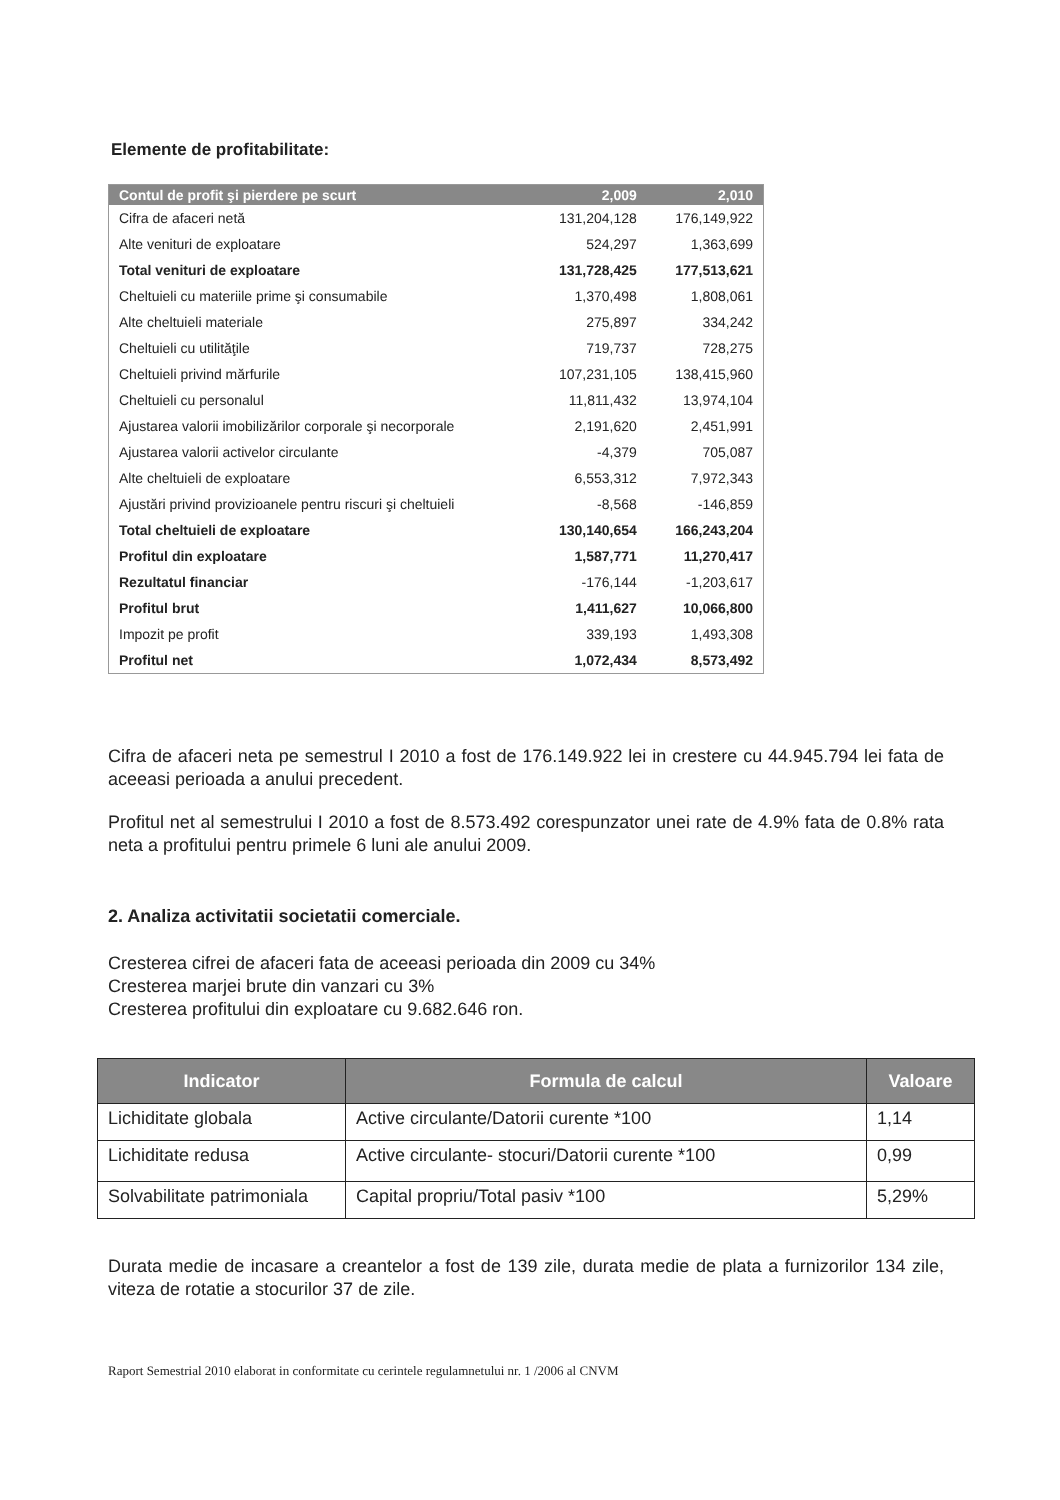Elemente de profitabilitate:
| Contul de profit şi pierdere pe scurt | 2,009 | 2,010 |
| --- | --- | --- |
| Cifra de afaceri netă | 131,204,128 | 176,149,922 |
| Alte venituri de exploatare | 524,297 | 1,363,699 |
| Total venituri de exploatare | 131,728,425 | 177,513,621 |
| Cheltuieli cu materiile prime şi consumabile | 1,370,498 | 1,808,061 |
| Alte cheltuieli materiale | 275,897 | 334,242 |
| Cheltuieli cu utilităţile | 719,737 | 728,275 |
| Cheltuieli privind mărfurile | 107,231,105 | 138,415,960 |
| Cheltuieli cu personalul | 11,811,432 | 13,974,104 |
| Ajustarea valorii imobilizărilor corporale şi necorporale | 2,191,620 | 2,451,991 |
| Ajustarea valorii activelor circulante | -4,379 | 705,087 |
| Alte cheltuieli de exploatare | 6,553,312 | 7,972,343 |
| Ajustări privind provizioanele pentru riscuri şi cheltuieli | -8,568 | -146,859 |
| Total cheltuieli de exploatare | 130,140,654 | 166,243,204 |
| Profitul din exploatare | 1,587,771 | 11,270,417 |
| Rezultatul financiar | -176,144 | -1,203,617 |
| Profitul brut | 1,411,627 | 10,066,800 |
| Impozit pe profit | 339,193 | 1,493,308 |
| Profitul net | 1,072,434 | 8,573,492 |
Cifra de afaceri neta pe semestrul I 2010 a fost de 176.149.922 lei in crestere cu 44.945.794 lei fata de aceeasi perioada a anului precedent.
Profitul net al semestrului I 2010 a fost de 8.573.492 corespunzator unei rate de 4.9% fata de 0.8% rata neta a profitului pentru primele 6 luni ale anului 2009.
2. Analiza activitatii societatii comerciale.
Cresterea cifrei de afaceri fata de aceeasi perioada din 2009 cu 34%
Cresterea marjei brute din vanzari cu 3%
Cresterea profitului din exploatare cu 9.682.646 ron.
| Indicator | Formula de calcul | Valoare |
| --- | --- | --- |
| Lichiditate globala | Active circulante/Datorii curente *100 | 1,14 |
| Lichiditate redusa | Active circulante- stocuri/Datorii curente *100 | 0,99 |
| Solvabilitate patrimoniala | Capital propriu/Total pasiv *100 | 5,29% |
Durata medie de incasare a creantelor a fost de 139 zile, durata medie de plata a furnizorilor 134 zile, viteza de rotatie a stocurilor 37 de zile.
Raport Semestrial 2010 elaborat in conformitate cu cerintele regulamnetului nr. 1 /2006 al CNVM